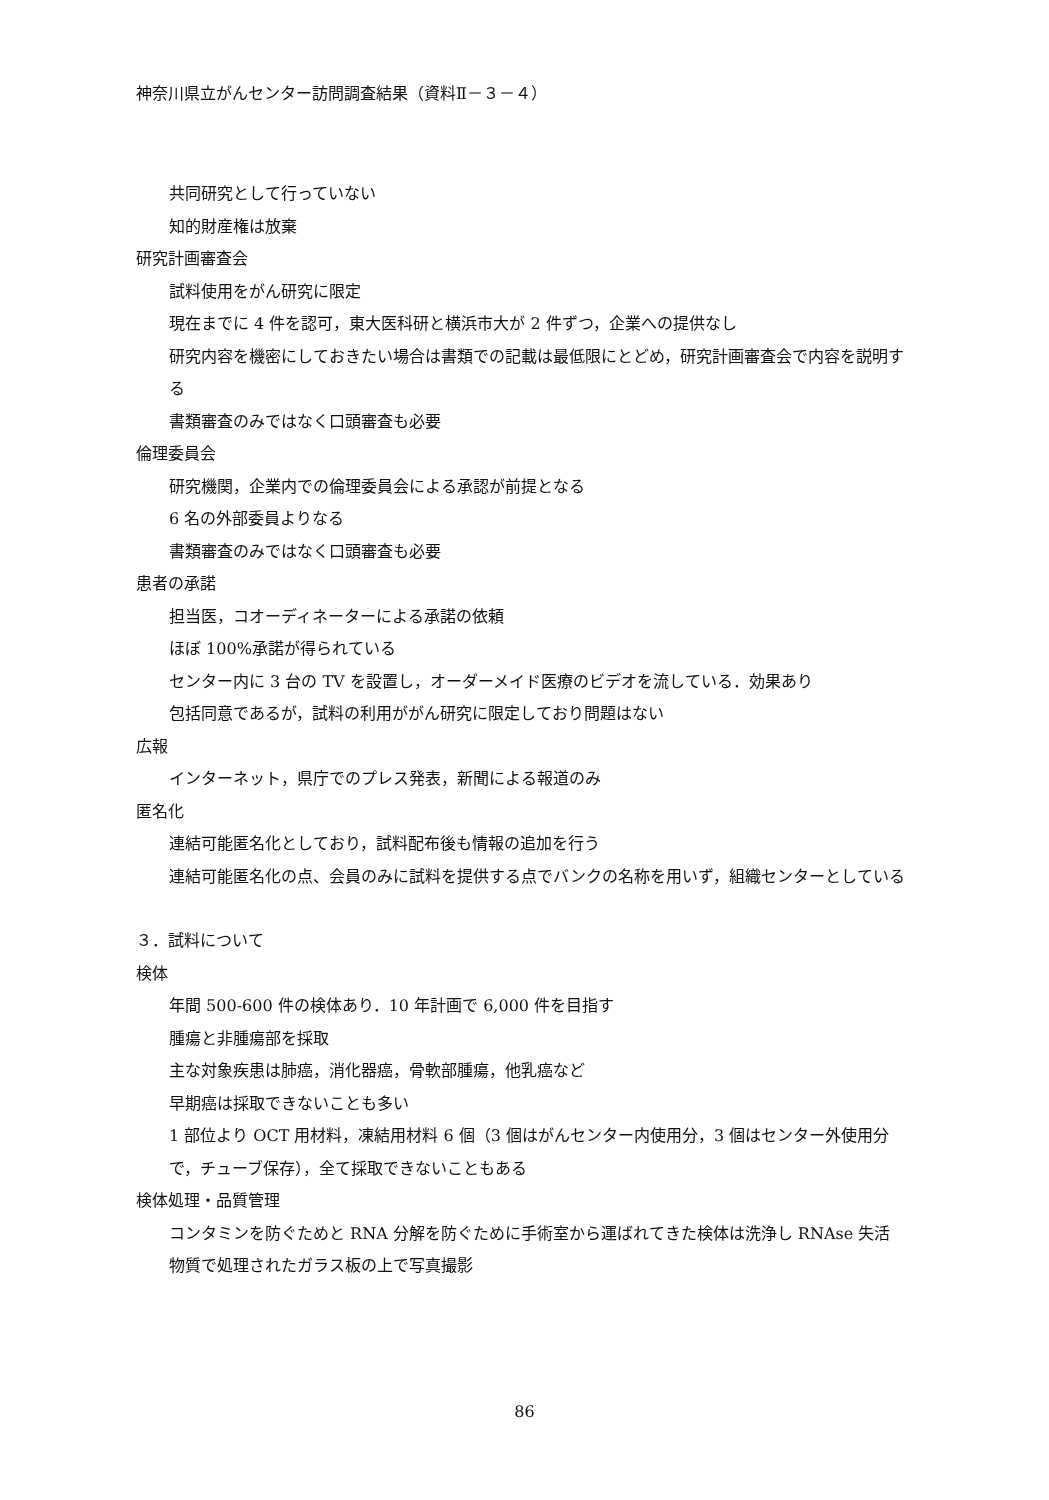神奈川県立がんセンター訪問調査結果（資料Ⅱ－３－４）
共同研究として行っていない
知的財産権は放棄
研究計画審査会
試料使用をがん研究に限定
現在までに 4 件を認可，東大医科研と横浜市大が 2 件ずつ，企業への提供なし
研究内容を機密にしておきたい場合は書類での記載は最低限にとどめ，研究計画審査会で内容を説明する
書類審査のみではなく口頭審査も必要
倫理委員会
研究機関，企業内での倫理委員会による承認が前提となる
6 名の外部委員よりなる
書類審査のみではなく口頭審査も必要
患者の承諾
担当医，コオーディネーターによる承諾の依頼
ほぼ 100%承諾が得られている
センター内に 3 台の TV を設置し，オーダーメイド医療のビデオを流している．効果あり
包括同意であるが，試料の利用ががん研究に限定しており問題はない
広報
インターネット，県庁でのプレス発表，新聞による報道のみ
匿名化
連結可能匿名化としており，試料配布後も情報の追加を行う
連結可能匿名化の点、会員のみに試料を提供する点でバンクの名称を用いず，組織センターとしている
３．試料について
検体
年間 500-600 件の検体あり．10 年計画で 6,000 件を目指す
腫瘍と非腫瘍部を採取
主な対象疾患は肺癌，消化器癌，骨軟部腫瘍，他乳癌など
早期癌は採取できないことも多い
1 部位より OCT 用材料，凍結用材料 6 個（3 個はがんセンター内使用分，3 個はセンター外使用分で，チューブ保存），全て採取できないこともある
検体処理・品質管理
コンタミンを防ぐためと RNA 分解を防ぐために手術室から運ばれてきた検体は洗浄し RNAse 失活物質で処理されたガラス板の上で写真撮影
86